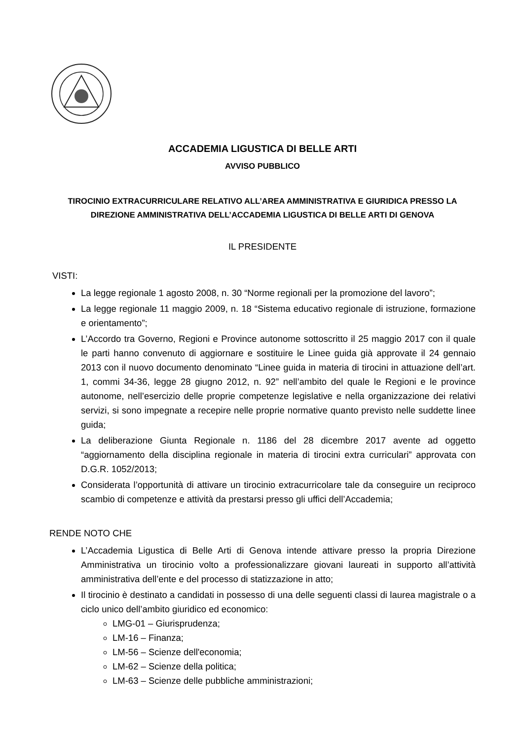ACCADEMIA LIGUSTICA DI BELLE ARTI
AVVISO PUBBLICO
TIROCINIO EXTRACURRICULARE RELATIVO ALL’AREA AMMINISTRATIVA E GIURIDICA PRESSO LA DIREZIONE AMMINISTRATIVA DELL’ACCADEMIA LIGUSTICA DI BELLE ARTI DI GENOVA
IL PRESIDENTE
VISTI:
La legge regionale 1 agosto 2008, n. 30 “Norme regionali per la promozione del lavoro”;
La legge regionale 11 maggio 2009, n. 18 “Sistema educativo regionale di istruzione, formazione e orientamento”;
L’Accordo tra Governo, Regioni e Province autonome sottoscritto il 25 maggio 2017 con il quale le parti hanno convenuto di aggiornare e sostituire le Linee guida già approvate il 24 gennaio 2013 con il nuovo documento denominato “Linee guida in materia di tirocini in attuazione dell’art. 1, commi 34-36, legge 28 giugno 2012, n. 92” nell’ambito del quale le Regioni e le province autonome, nell’esercizio delle proprie competenze legislative e nella organizzazione dei relativi servizi, si sono impegnate a recepire nelle proprie normative quanto previsto nelle suddette linee guida;
La deliberazione Giunta Regionale n. 1186 del 28 dicembre 2017 avente ad oggetto “aggiornamento della disciplina regionale in materia di tirocini extra curriculari” approvata con D.G.R. 1052/2013;
Considerata l’opportunità di attivare un tirocinio extracurricolare tale da conseguire un reciproco scambio di competenze e attività da prestarsi presso gli uffici dell’Accademia;
RENDE NOTO CHE
L’Accademia Ligustica di Belle Arti di Genova intende attivare presso la propria Direzione Amministrativa un tirocinio volto a professionalizzare giovani laureati in supporto all’attività amministrativa dell’ente e del processo di statizzazione in atto;
Il tirocinio è destinato a candidati in possesso di una delle seguenti classi di laurea magistrale o a ciclo unico dell’ambito giuridico ed economico:
LMG-01 – Giurisprudenza;
LM-16 – Finanza;
LM-56 – Scienze dell'economia;
LM-62 – Scienze della politica;
LM-63 – Scienze delle pubbliche amministrazioni;